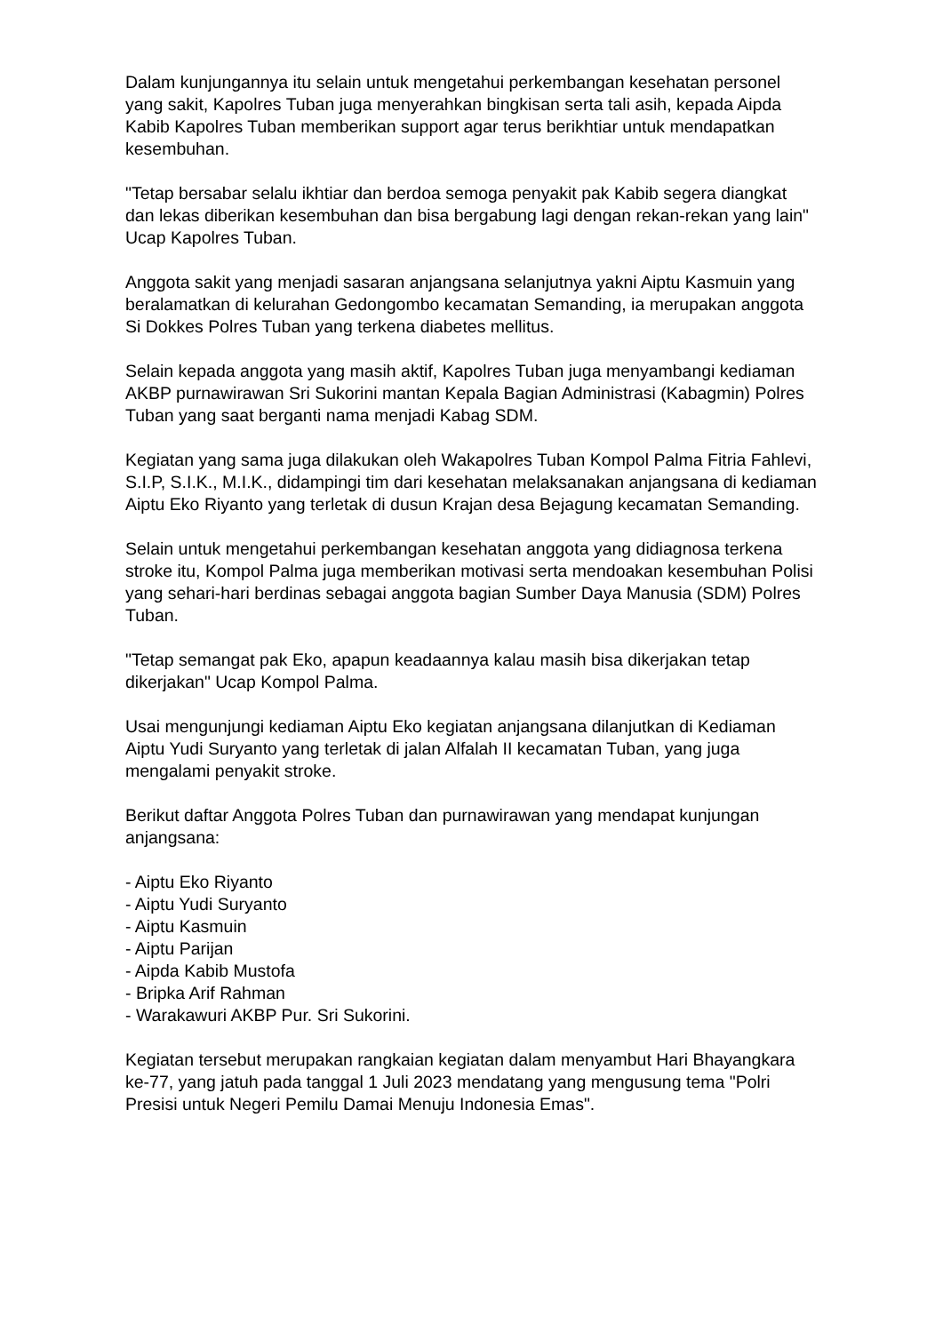Dalam kunjungannya itu selain untuk mengetahui perkembangan kesehatan personel yang sakit, Kapolres Tuban juga menyerahkan bingkisan serta tali asih, kepada Aipda Kabib Kapolres Tuban memberikan support agar terus berikhtiar untuk mendapatkan kesembuhan.
"Tetap bersabar selalu ikhtiar dan berdoa semoga penyakit pak Kabib segera diangkat dan lekas diberikan kesembuhan dan bisa bergabung lagi dengan rekan-rekan yang lain" Ucap Kapolres Tuban.
Anggota sakit yang menjadi sasaran anjangsana selanjutnya yakni Aiptu Kasmuin yang beralamatkan di kelurahan Gedongombo kecamatan Semanding, ia merupakan anggota Si Dokkes Polres Tuban yang terkena diabetes mellitus.
Selain kepada anggota yang masih aktif, Kapolres Tuban juga menyambangi kediaman AKBP purnawirawan Sri Sukorini mantan Kepala Bagian Administrasi (Kabagmin) Polres Tuban yang saat berganti nama menjadi Kabag SDM.
Kegiatan yang sama juga dilakukan oleh Wakapolres Tuban Kompol Palma Fitria Fahlevi, S.I.P, S.I.K., M.I.K., didampingi tim dari kesehatan melaksanakan anjangsana di kediaman Aiptu Eko Riyanto yang terletak di dusun Krajan desa Bejagung kecamatan Semanding.
Selain untuk mengetahui perkembangan kesehatan anggota yang didiagnosa terkena stroke itu, Kompol Palma juga memberikan motivasi serta mendoakan kesembuhan Polisi yang sehari-hari berdinas sebagai anggota bagian Sumber Daya Manusia (SDM) Polres Tuban.
"Tetap semangat pak Eko, apapun keadaannya kalau masih bisa dikerjakan tetap dikerjakan" Ucap Kompol Palma.
Usai mengunjungi kediaman Aiptu Eko kegiatan anjangsana dilanjutkan di Kediaman Aiptu Yudi Suryanto yang terletak di jalan Alfalah II kecamatan Tuban, yang juga mengalami penyakit stroke.
Berikut daftar Anggota Polres Tuban dan purnawirawan yang mendapat kunjungan anjangsana:
- Aiptu Eko Riyanto
- Aiptu Yudi Suryanto
- Aiptu Kasmuin
- Aiptu Parijan
- Aipda Kabib Mustofa
- Bripka Arif Rahman
- Warakawuri AKBP Pur. Sri Sukorini.
Kegiatan tersebut merupakan rangkaian kegiatan dalam menyambut Hari Bhayangkara ke-77, yang jatuh pada tanggal 1 Juli 2023 mendatang yang mengusung tema "Polri Presisi untuk Negeri Pemilu Damai Menuju Indonesia Emas".